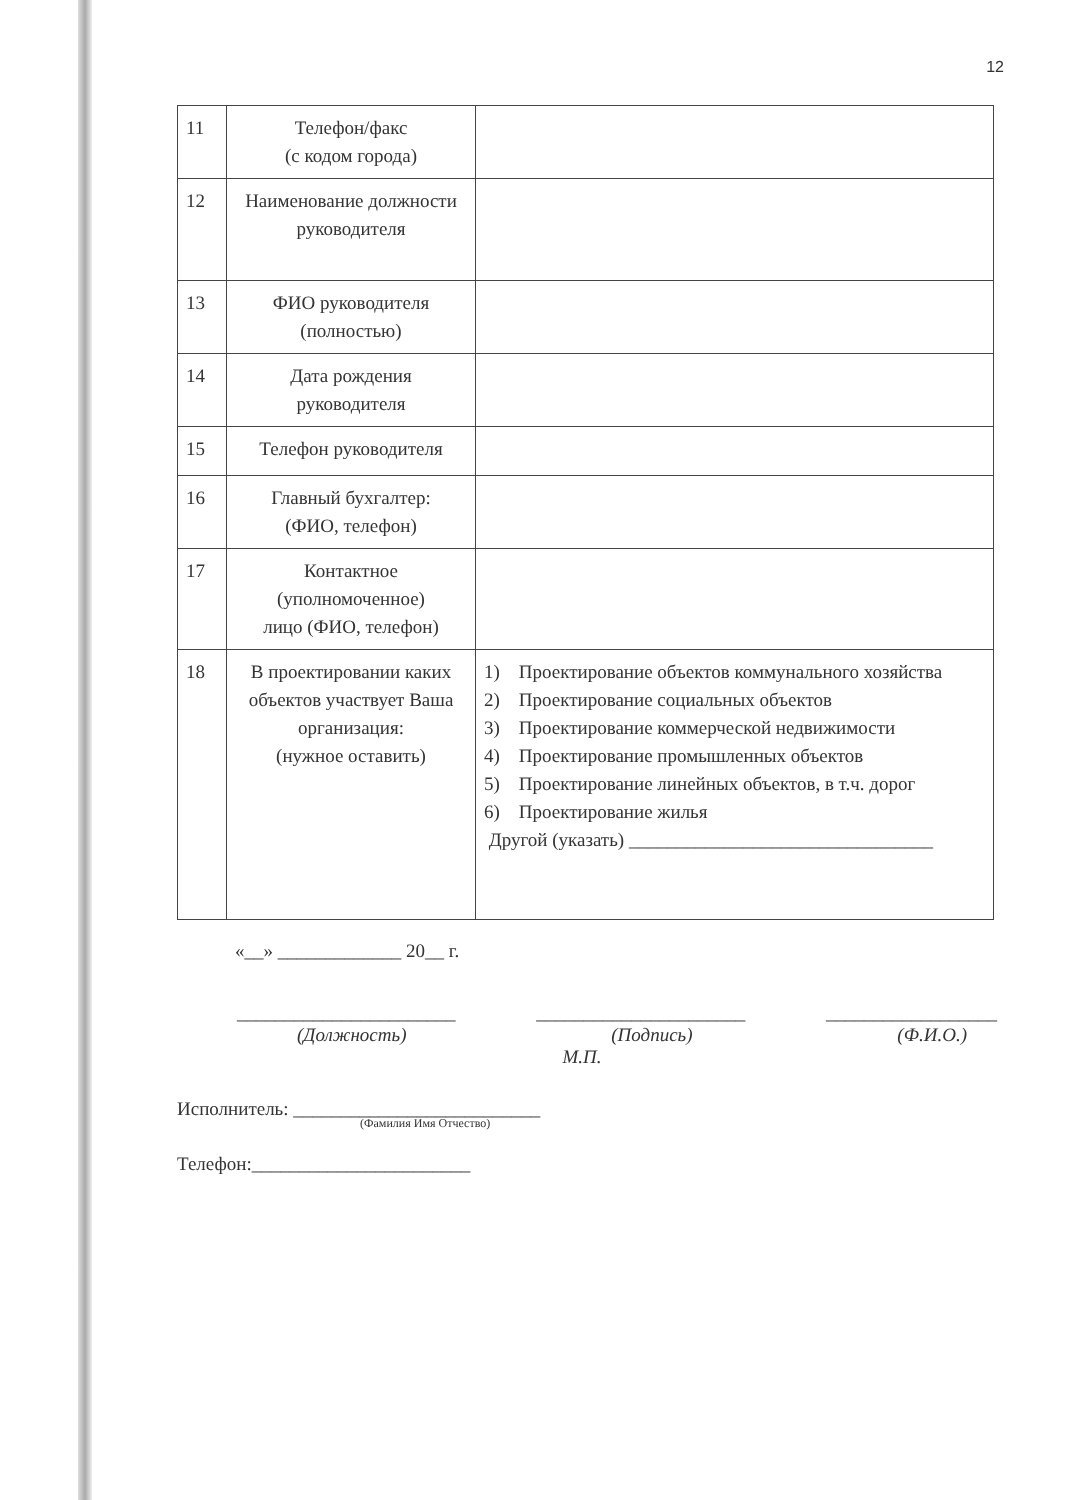12
| 11 | Телефон/факс (с кодом города) | |
| 12 | Наименование должности руководителя | |
| 13 | ФИО руководителя (полностью) | |
| 14 | Дата рождения руководителя | |
| 15 | Телефон руководителя | |
| 16 | Главный бухгалтер: (ФИО, телефон) | |
| 17 | Контактное (уполномоченное) лицо (ФИО, телефон) | |
| 18 | В проектировании каких объектов участвует Ваша организация: (нужное оставить) | 1) Проектирование объектов коммунального хозяйства 2) Проектирование социальных объектов 3) Проектирование коммерческой недвижимости 4) Проектирование промышленных объектов 5) Проектирование линейных объектов, в т.ч. дорог 6) Проектирование жилья Другой (указать) ________________________________ |
«__» _____________ 20__ г.
_______________________ ______________________ __________________
(Должность) (Подпись) (Ф.И.О.)
М.П.
Исполнитель: __________________________
(Фамилия Имя Отчество)
Телефон:_______________________